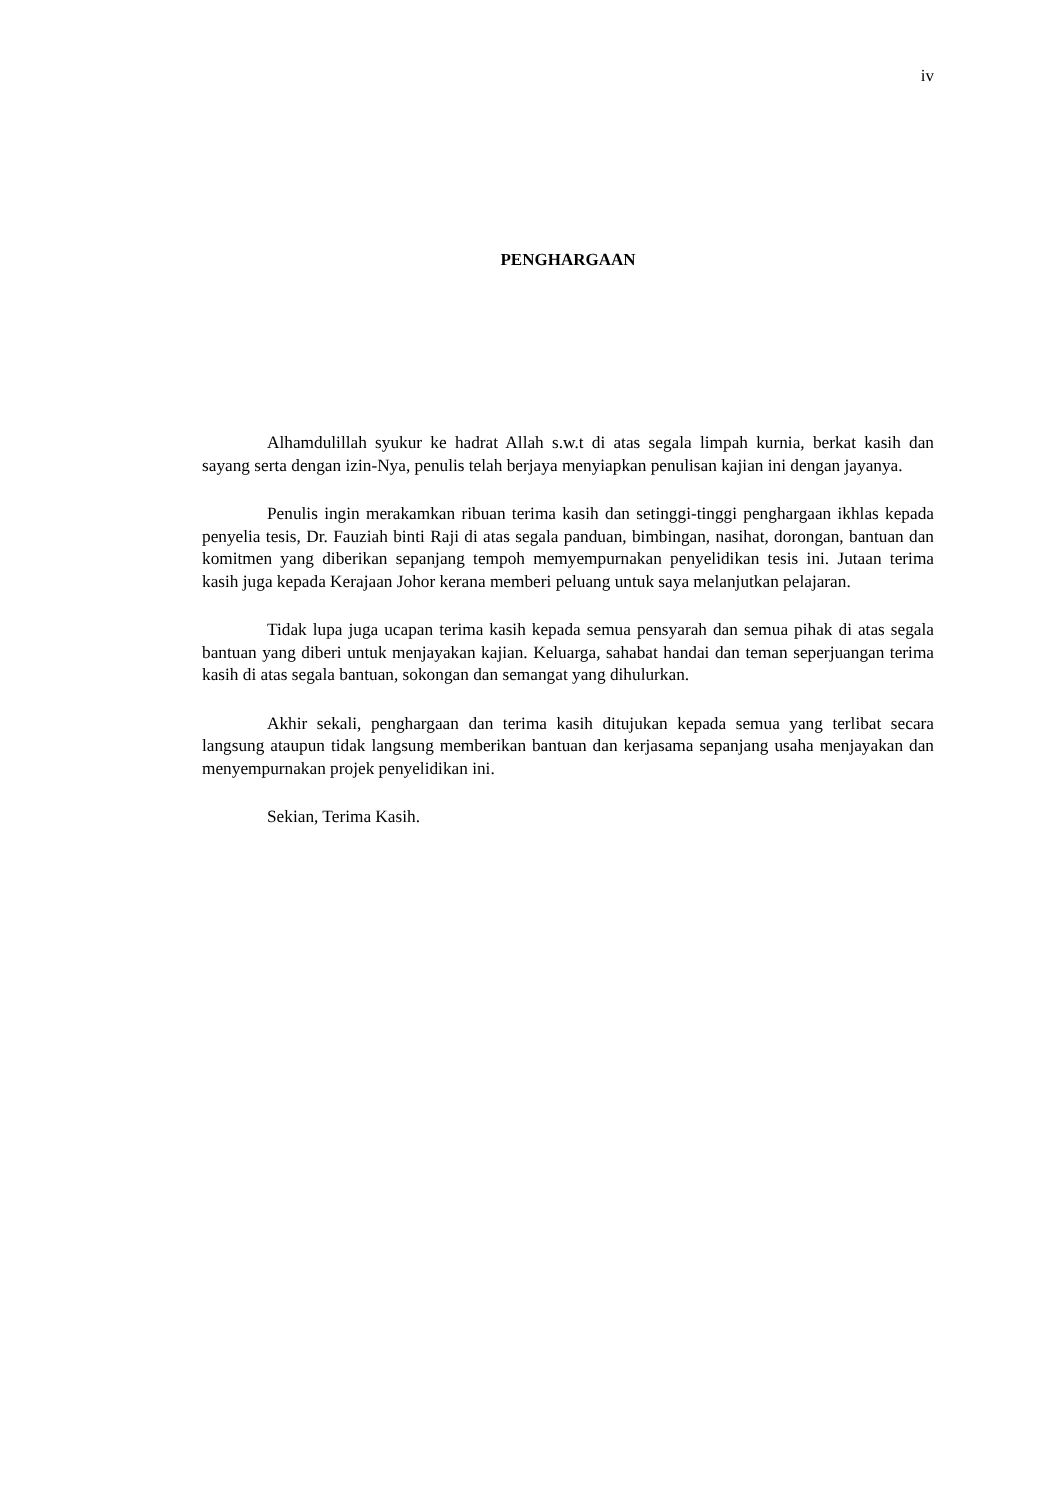iv
PENGHARGAAN
Alhamdulillah syukur ke hadrat Allah s.w.t di atas segala limpah kurnia, berkat kasih dan sayang serta dengan izin-Nya, penulis telah berjaya menyiapkan penulisan kajian ini dengan jayanya.
Penulis ingin merakamkan ribuan terima kasih dan setinggi-tinggi penghargaan ikhlas kepada penyelia tesis, Dr. Fauziah binti Raji di atas segala panduan, bimbingan, nasihat, dorongan, bantuan dan komitmen yang diberikan sepanjang tempoh memyempurnakan penyelidikan tesis ini. Jutaan terima kasih juga kepada Kerajaan Johor kerana memberi peluang untuk saya melanjutkan pelajaran.
Tidak lupa juga ucapan terima kasih kepada semua pensyarah dan semua pihak di atas segala bantuan yang diberi untuk menjayakan kajian. Keluarga, sahabat handai dan teman seperjuangan terima kasih di atas segala bantuan, sokongan dan semangat yang dihulurkan.
Akhir sekali, penghargaan dan terima kasih ditujukan kepada semua yang terlibat secara langsung ataupun tidak langsung memberikan bantuan dan kerjasama sepanjang usaha menjayakan dan menyempurnakan projek penyelidikan ini.
Sekian, Terima Kasih.